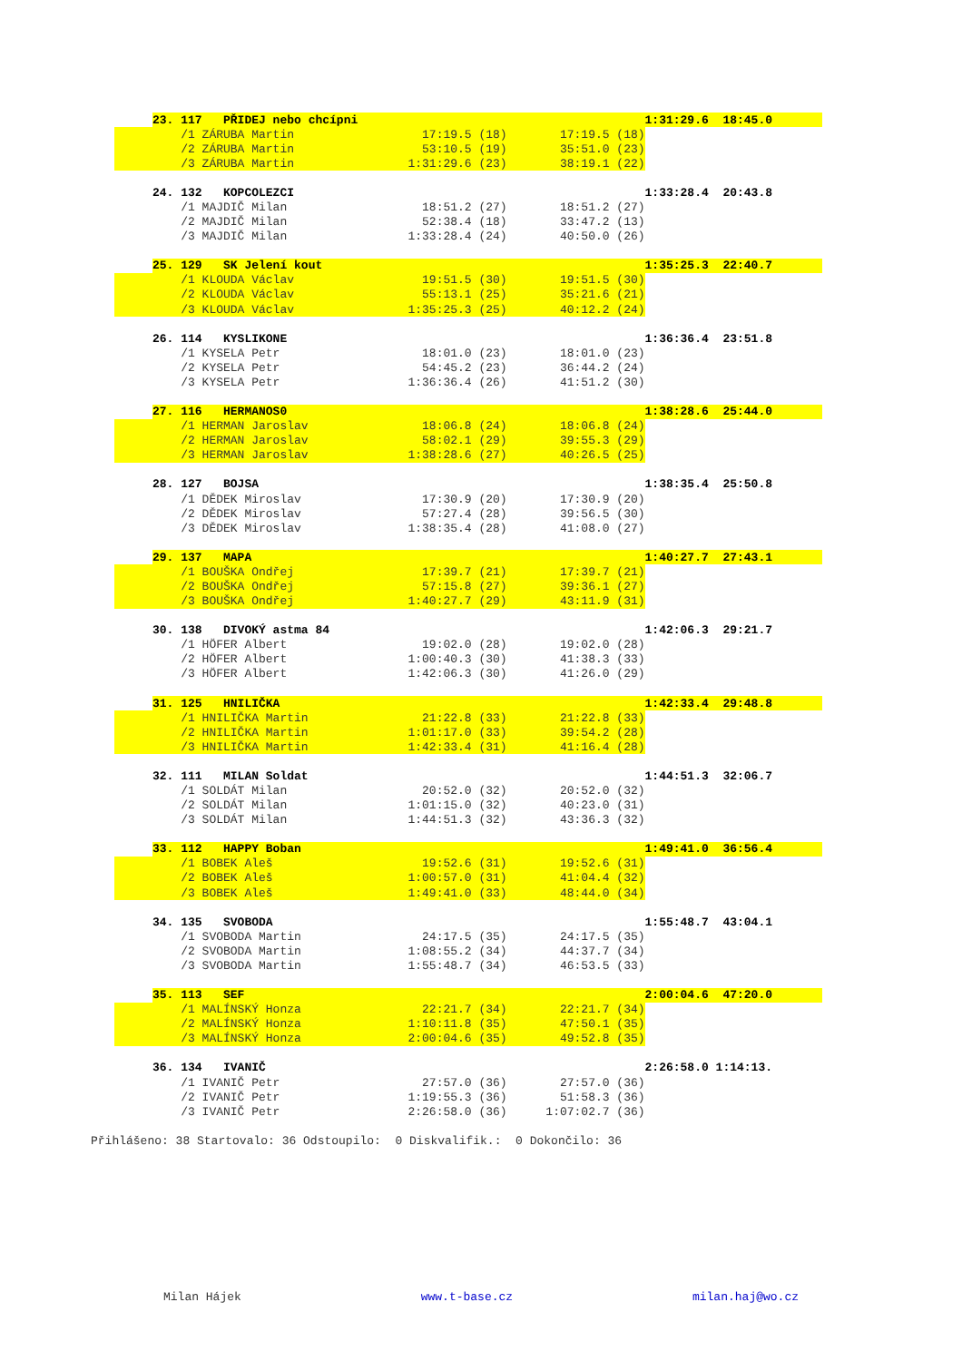| | 23. 117 PŘIDEJ nebo chcípni | | | | 1:31:29.6 18:45.0 |
| | /1 ZÁRUBA Martin | 17:19.5 (18) | 17:19.5 (18) | | |
| | /2 ZÁRUBA Martin | 53:10.5 (19) | 35:51.0 (23) | | |
| | /3 ZÁRUBA Martin | 1:31:29.6 (23) | 38:19.1 (22) | | |
| | 24. 132 KOPCOLEZCI | | | | 1:33:28.4 20:43.8 |
| | /1 MAJDIČ Milan | 18:51.2 (27) | 18:51.2 (27) | | |
| | /2 MAJDIČ Milan | 52:38.4 (18) | 33:47.2 (13) | | |
| | /3 MAJDIČ Milan | 1:33:28.4 (24) | 40:50.0 (26) | | |
| | 25. 129 SK Jelení kout | | | | 1:35:25.3 22:40.7 |
| | /1 KLOUDA Václav | 19:51.5 (30) | 19:51.5 (30) | | |
| | /2 KLOUDA Václav | 55:13.1 (25) | 35:21.6 (21) | | |
| | /3 KLOUDA Václav | 1:35:25.3 (25) | 40:12.2 (24) | | |
| | 26. 114 KYSLIKONE | | | | 1:36:36.4 23:51.8 |
| | /1 KYSELA Petr | 18:01.0 (23) | 18:01.0 (23) | | |
| | /2 KYSELA Petr | 54:45.2 (23) | 36:44.2 (24) | | |
| | /3 KYSELA Petr | 1:36:36.4 (26) | 41:51.2 (30) | | |
| | 27. 116 HERMANOS0 | | | | 1:38:28.6 25:44.0 |
| | /1 HERMAN Jaroslav | 18:06.8 (24) | 18:06.8 (24) | | |
| | /2 HERMAN Jaroslav | 58:02.1 (29) | 39:55.3 (29) | | |
| | /3 HERMAN Jaroslav | 1:38:28.6 (27) | 40:26.5 (25) | | |
| | 28. 127 BOJSA | | | | 1:38:35.4 25:50.8 |
| | /1 DĚDEK Miroslav | 17:30.9 (20) | 17:30.9 (20) | | |
| | /2 DĚDEK Miroslav | 57:27.4 (28) | 39:56.5 (30) | | |
| | /3 DĚDEK Miroslav | 1:38:35.4 (28) | 41:08.0 (27) | | |
| | 29. 137 MAPA | | | | 1:40:27.7 27:43.1 |
| | /1 BOUŠKA Ondřej | 17:39.7 (21) | 17:39.7 (21) | | |
| | /2 BOUŠKA Ondřej | 57:15.8 (27) | 39:36.1 (27) | | |
| | /3 BOUŠKA Ondřej | 1:40:27.7 (29) | 43:11.9 (31) | | |
| | 30. 138 DIVOKÝ astma 84 | | | | 1:42:06.3 29:21.7 |
| | /1 HÖFER Albert | 19:02.0 (28) | 19:02.0 (28) | | |
| | /2 HÖFER Albert | 1:00:40.3 (30) | 41:38.3 (33) | | |
| | /3 HÖFER Albert | 1:42:06.3 (30) | 41:26.0 (29) | | |
| | 31. 125 HNILIČKA | | | | 1:42:33.4 29:48.8 |
| | /1 HNILIČKA Martin | 21:22.8 (33) | 21:22.8 (33) | | |
| | /2 HNILIČKA Martin | 1:01:17.0 (33) | 39:54.2 (28) | | |
| | /3 HNILIČKA Martin | 1:42:33.4 (31) | 41:16.4 (28) | | |
| | 32. 111 MILAN Soldat | | | | 1:44:51.3 32:06.7 |
| | /1 SOLDÁT Milan | 20:52.0 (32) | 20:52.0 (32) | | |
| | /2 SOLDÁT Milan | 1:01:15.0 (32) | 40:23.0 (31) | | |
| | /3 SOLDÁT Milan | 1:44:51.3 (32) | 43:36.3 (32) | | |
| | 33. 112 HAPPY Boban | | | | 1:49:41.0 36:56.4 |
| | /1 BOBEK Aleš | 19:52.6 (31) | 19:52.6 (31) | | |
| | /2 BOBEK Aleš | 1:00:57.0 (31) | 41:04.4 (32) | | |
| | /3 BOBEK Aleš | 1:49:41.0 (33) | 48:44.0 (34) | | |
| | 34. 135 SVOBODA | | | | 1:55:48.7 43:04.1 |
| | /1 SVOBODA Martin | 24:17.5 (35) | 24:17.5 (35) | | |
| | /2 SVOBODA Martin | 1:08:55.2 (34) | 44:37.7 (34) | | |
| | /3 SVOBODA Martin | 1:55:48.7 (34) | 46:53.5 (33) | | |
| | 35. 113 SEF | | | | 2:00:04.6 47:20.0 |
| | /1 MALÍNSKÝ Honza | 22:21.7 (34) | 22:21.7 (34) | | |
| | /2 MALÍNSKÝ Honza | 1:10:11.8 (35) | 47:50.1 (35) | | |
| | /3 MALÍNSKÝ Honza | 2:00:04.6 (35) | 49:52.8 (35) | | |
| | 36. 134 IVANIČ | | | | 2:26:58.0 1:14:13. |
| | /1 IVANIČ Petr | 27:57.0 (36) | 27:57.0 (36) | | |
| | /2 IVANIČ Petr | 1:19:55.3 (36) | 51:58.3 (36) | | |
| | /3 IVANIČ Petr | 2:26:58.0 (36) | 1:07:02.7 (36) | | |
| Přihlášeno: 38 Startovalo: 36 Odstoupilo: 0 Diskvalifik.: 0 Dokončilo: 36 | | | | | |
Milan Hájek www.t-base.cz milan.haj@wo.cz